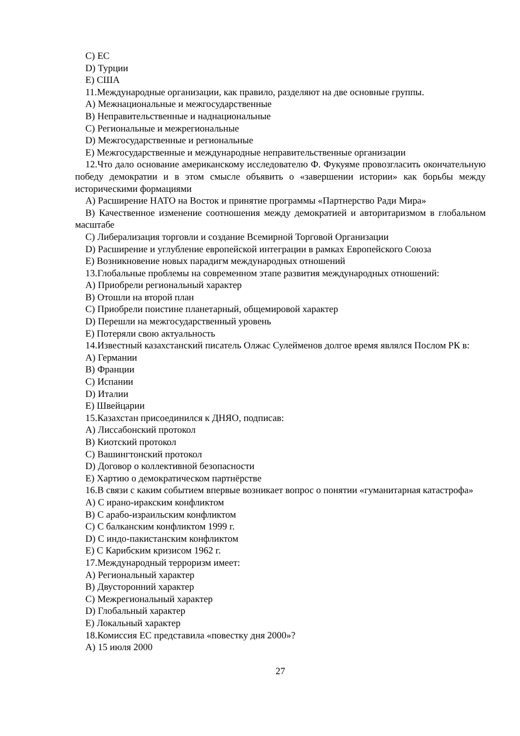С) ЕС
D) Турции
Е) США
11.Международные организации, как правило, разделяют на две основные группы.
А) Межнациональные и межгосударственные
В) Неправительственные и наднациональные
С) Региональные и межрегиональные
D) Межгосударственные и региональные
Е) Межгосударственные и международные неправительственные организации
12.Что дало основание американскому исследователю Ф. Фукуяме провозгласить окончательную победу демократии и в этом смысле объявить о «завершении истории» как борьбы между историческими формациями
А) Расширение НАТО на Восток и принятие программы «Партнерство Ради Мира»
В) Качественное изменение соотношения между демократией и авторитаризмом в глобальном масштабе
С) Либерализация торговли и создание Всемирной Торговой Организации
D) Расширение и углубление европейской интеграции в рамках Европейского Союза
Е) Возникновение новых парадигм международных отношений
13.Глобальные проблемы на современном этапе развития международных отношений:
А) Приобрели региональный характер
В) Отошли на второй план
С) Приобрели поистине планетарный, общемировой характер
D) Перешли на межгосударственный уровень
Е) Потеряли свою актуальность
14.Известный казахстанский писатель Олжас Сулейменов долгое время являлся Послом РК в:
А) Германии
В) Франции
С) Испании
D) Италии
Е) Швейцарии
15.Казахстан присоединился к ДНЯО, подписав:
А) Лиссабонский протокол
В) Киотский протокол
С) Вашингтонский протокол
D) Договор о коллективной безопасности
Е) Хартию о демократическом партнёрстве
16.В связи с каким событием впервые возникает вопрос о понятии «гуманитарная катастрофа»
А) С ирано-иракским конфликтом
В) С арабо-израильским конфликтом
С) С балканским конфликтом 1999 г.
D) С индо-пакистанским конфликтом
Е) С Карибским кризисом 1962 г.
17.Международный терроризм имеет:
А) Региональный характер
В) Двусторонний характер
С) Межрегиональный характер
D) Глобальный характер
Е) Локальный характер
18.Комиссия ЕС представила «повестку дня 2000»?
А) 15 июля 2000
27